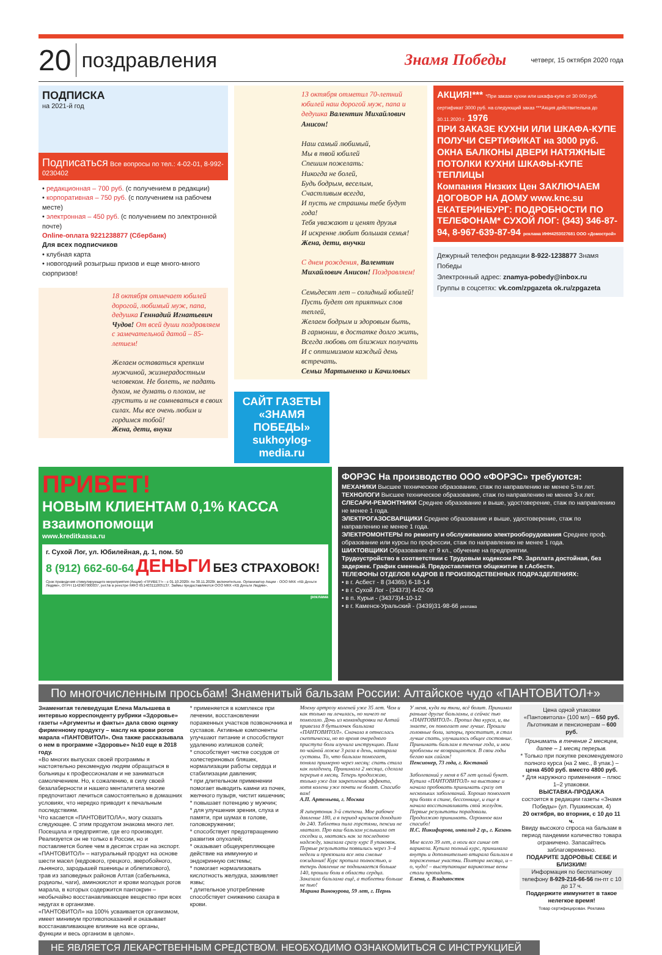20
поздравления
Знамя Победы
четверг, 15 октября 2020 года
ПОДПИСКА
на 2021-й год
Подписаться Все вопросы по тел.: 4-02-01, 8-992-0230402
• редакционная – 700 руб. (с получением в редакции)
• корпоративная – 750 руб. (с получением на рабочем месте)
• электронная – 450 руб. (с получением по электронной почте)
Online-оплата 9221238877 (Сбербанк)
Для всех подписчиков
• клубная карта
• новогодний розыгрыш призов и еще много-много сюрпризов!
18 октября отмечает юбилей дорогой, любимый муж, папа, дедушка Геннадий Игнатьевич Чудов! От всей души поздравляем с замечательной датой – 85-летием!
Желаем оставаться крепким мужчиной, жизнерадостным человеком. Не болеть, не падать духом, не думать о плохом, не грустить и не сомневаться в своих силах. Мы все очень любим и гордимся тобой!
Жена, дети, внуки
13 октября отметил 70-летний юбилей наш дорогой муж, папа и дедушка Валентин Михайлович Анисон!
Наш самый любимый,
Мы в твой юбилей
Спешим пожелать:
Никогда не болей,
Будь бодрым, веселым,
Счастливым всегда,
И пусть не страшны тебе будут года!
Тебя уважают и ценят друзья
И искренне любит большая семья!
Жена, дети, внучки
С днем рождения, Валентин Михайлович Анисон! Поздравляем!
Семьдесят лет – солидный юбилей!
Пусть будет от приятных слов теплей,
Желаем бодрым и здоровым быть,
В гармонии, в достатке долго жить,
Всегда любовь от ближних получать
И с оптимизмом каждый день встречать.
Семьи Мартыненко и Качиловых
САЙТ ГАЗЕТЫ «ЗНАМЯ ПОБЕДЫ» sukhoylog-media.ru
АКЦИЯ!*** *При заказе кухни или шкафа-купе от 30 000 руб. сертификат 3000 руб. на следующий заказ ***Акция действительна до 30.11.2020 г. 1976
ПРИ ЗАКАЗЕ КУХНИ ИЛИ ШКАФА-КУПЕ ПОЛУЧИ СЕРТИФИКАТ на 3000 руб.
ОКНА БАЛКОНЫ ДВЕРИ НАТЯЖНЫЕ ПОТОЛКИ КУХНИ ШКАФЫ-КУПЕ ТЕПЛИЦЫ
Компания Низких Цен ЗАКЛЮЧАЕМ ДОГОВОР НА ДОМУ www.knc.su
ЕКАТЕРИНБУРГ: ПОДРОБНОСТИ ПО ТЕЛЕФОНАМ* СУХОЙ ЛОГ: (343) 346-87-94, 8-967-639-87-94 реклама ИНН4253027681 ООО «Домострой»
Дежурный телефон редакции 8-922-1238877 Знамя Победы
Электронный адрес: znamya-pobedy@inbox.ru
Группы в соцсетях: vk.com/zpgazeta ok.ru/zpgazeta
ПРИВЕТ!
НОВЫМ КЛИЕНТАМ 0,1% КАССА взаимопомощи
www.kreditkassa.ru
г. Сухой Лог, ул. Юбилейная, д. 1, пом. 50
8 (912) 662-60-64 ДЕНЬГИ БЕЗ СТРАХОВОК!
Срок проведения стимулирующего мероприятия (Акции) «ПРИВЕТ!» - с 01.10.2020г. по 30.11.2020г. включительно. Организатор Акции - ООО МКК «КВ Деньги Людям», ОГРН 1142907000037, рег.№ в реестре МФО 651403111005137. Займы предоставляются ООО МКК «КВ Деньги Людям».
реклама
ФОРЭС На производство ООО «ФОРЭС» требуются:
МЕХАНИКИ Высшее техническое образование, стаж по направлению не менее 5-ти лет.
ТЕХНОЛОГИ Высшее техническое образование, стаж по направлению не менее 3-х лет.
СЛЕСАРИ-РЕМОНТНИКИ Среднее образование и выше, удостоверение, стаж по направлению не менее 1 года.
ЭЛЕКТРОГАЗОСВАРЩИКИ Среднее образование и выше, удостоверение, стаж по направлению не менее 1 года.
ЭЛЕКТРОМОНТЕРЫ по ремонту и обслуживанию электрооборудования Среднее проф. образование или курсы по профессии, стаж по направлению не менее 1 года.
ШИХТОВЩИКИ Образование от 9 кл., обучение на предприятии.
Трудоустройство в соответствии с Трудовым кодексом РФ. Зарплата достойная, без задержек. График сменный. Предоставляется общежитие в г.Асбесте.
ТЕЛЕФОНЫ ОТДЕЛОВ КАДРОВ В ПРОИЗВОДСТВЕННЫХ ПОДРАЗДЕЛЕНИЯХ:
• в г. Асбест - 8 (34365) 6-18-14
• в г. Сухой Лог - (34373) 4-02-09
• в п. Курьи - (34373)4-10-12
• в г. Каменск-Уральский - (3439)31-98-66 реклама
По многочисленным просьбам! Знаменитый бальзам России: Алтайское чудо «ПАНТОВИТОЛ+»
Знаменитая телеведущая Елена Малышева в интервью корреспонденту рубрики «Здоровье» газеты «Аргументы и факты» дала свою оценку фирменному продукту – маслу на крови рогов марала «ПАНТОВИТОЛ». Она также рассказывала о нем в программе «Здоровье» №10 еще в 2018 году.
«Во многих выпусках своей программы я настоятельно рекомендую людям обращаться в больницы к профессионалам и не заниматься самолечением. Но, к сожалению, в силу своей безалаберности и нашего менталитета многие предпочитают лечиться самостоятельно в домашних условиях, что нередко приводит к печальным последствиям.
Что касается «ПАНТОВИТОЛА», могу сказать следующее. С этим продуктом знакома много лет. Посещала и предприятие, где его производят. Реализуется он не только в России, но и поставляется более чем в десяток стран на экспорт.
«ПАНТОВИТОЛ» – натуральный продукт на основе шести масел (кедрового, грецкого, зверобойного, льняного, зародышей пшеницы и облепихового), трав из заповедных районов Алтая (сабельника, родиолы, чаги), аминокислот и крови молодых рогов марала, в которых содержится пантокрин – необычайно восстанавливающее вещество при всех недугах в организме.
«ПАНТОВИТОЛ» на 100% усваивается организмом, имеет минимум противопоказаний и оказывает восстанавливающее влияние на все органы, функции и весь организм в целом».
* применяется в комплексе при лечении, восстановлении пораженных участков позвоночника и суставов. Активные компоненты улучшают питание и способствуют удалению излишков солей;
* способствует чистке сосудов от холестериновых бляшек, нормализации работы сердца и стабилизации давления;
* при длительном применении помогает выводить камни из почек, желчного пузыря, чистит кишечник;
* повышает потенцию у мужчин;
* для улучшения зрения, слуха и памяти, при шумах в голове, головокружении;
* способствует предотвращению развития опухолей;
* оказывает общеукрепляющее действие на иммунную и эндокринную системы;
* помогает нормализовать кислотность желудка, заживляет язвы;
* длительное употребление способствует снижению сахара в крови.
Моему артрозу коленей уже 35 лет. Чем и как только ни лечилась, но ничего не помогало. Дочь из командировки на Алтай привезла 8 бутылочек бальзама «ПАНТОВИТОЛ». Сначала я отнеслась скептически, но во время очередного приступа боли изучила инструкцию. Пила по чайной ложке 3 раза в день, натирала суставы. То, что бальзам помогает, поняла примерно через месяц: спать стала как младенец. Принимала 2 месяца, сделала перерыв в месяц. Теперь продолжаю, только уже для закрепления эффекта, хотя колени уже почти не болят. Спасибо вам!
А.П. Артемьева, г. Москва
Я гипертоник 3-й степени. Мое рабочее давление 180, а в период кризисов доходило до 240. Таблетки пила горстями, пенсии не хватало. Про ваш бальзам услышала от соседки и, хватаясь как за последнюю надежду, заказала сразу курс 8 упаковок. Первые результаты появились через 3–4 недели и превзошли все мои смелые ожидания! Курс пропила полностью, и теперь давление не поднимается больше 140, прошли боли в области сердца. Заказала бальзама ещё, а таблетки больше не пью!
Марина Винокурова, 59 лет, г. Пермь
У меня, куда ни ткни, всё болит. Принимал раньше другие бальзамы, а сейчас пью «ПАНТОВИТОЛ». Пропил два курса, и, вы знаете, он помогает мне лучше. Прошли головные боли, запоры, простатит, я стал лучше спать, улучшилось общее состояние. Принимать бальзам в течение года, и мои проблемы не возвращаются. В свои годы бегаю как сайгак!
Пенсионер, 73 года, г. Костанай
Заболеваний у меня в 67 лет целый букет. Купила «ПАНТОВИТОЛ» на выставке и начала пробовать принимать сразу от нескольких заболеваний. Хорошо помогает при болях в спине, бессоннице, и еще я начала восстанавливать свой желудок. Первые результаты порадовали. Продолжаю принимать. Огромное вам спасибо!
Н.С. Никифирова, инвалид 2 гр., г. Казань
Мне всего 39 лет, а ноги все синие от варикоза. Купила полный курс, принимала внутрь и дополнительно втирала бальзам в пораженные участки. Полтора месяца, и – о, чудо! – выступающие варикозные вены стали пропадать.
Елена, г. Владивосток
Цена одной упаковки «Пантовитола» (100 мл) – 650 руб.
Льготникам и пенсионерам – 600 руб.
Принимать в течение 2 месяцев, далее – 1 месяц перерыв.
* Только при покупке рекомендуемого полного курса (на 2 мес., 8 упак.) – цена 4500 руб. вместо 4800 руб.
* Для наружного применения – плюс 1–2 упаковки.
ВЫСТАВКА-ПРОДАЖА
состоится в редакции газеты «Знамя Победы» (ул. Пушкинская, 4)
20 октября, во вторник, с 10 до 11 ч.
Ввиду высокого спроса на бальзам в период пандемии количество товара ограничено. Запасайтесь заблаговременно.
ПОДАРИТЕ ЗДОРОВЬЕ СЕБЕ И БЛИЗКИМ!
Информация по бесплатному телефону 8-929-216-66-56 пн-пт с 10 до 17 ч.
Поддержите иммунитет в такое нелегкое время!
Товар сертифицирован. Реклама
НЕ ЯВЛЯЕТСЯ ЛЕКАРСТВЕННЫМ СРЕДСТВОМ. НЕОБХОДИМО ОЗНАКОМИТЬСЯ С ИНСТРУКЦИЕЙ